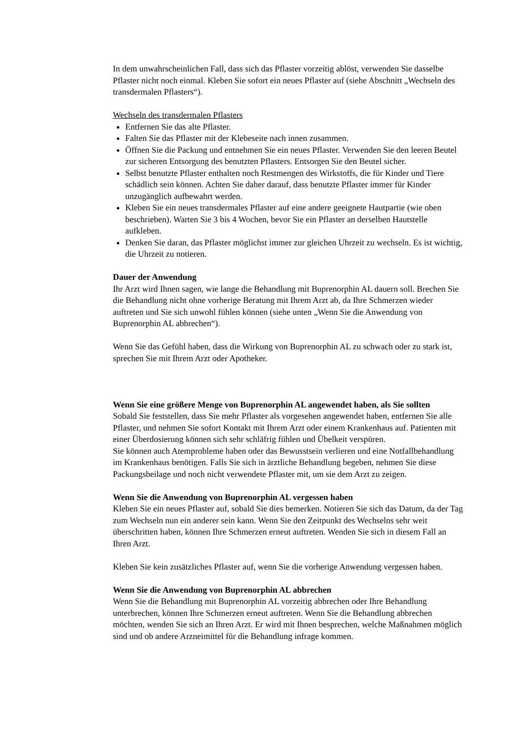In dem unwahrscheinlichen Fall, dass sich das Pflaster vorzeitig ablöst, verwenden Sie dasselbe Pflaster nicht noch einmal. Kleben Sie sofort ein neues Pflaster auf (siehe Abschnitt „Wechseln des transdermalen Pflasters“).
Wechseln des transdermalen Pflasters
Entfernen Sie das alte Pflaster.
Falten Sie das Pflaster mit der Klebeseite nach innen zusammen.
Öffnen Sie die Packung und entnehmen Sie ein neues Pflaster. Verwenden Sie den leeren Beutel zur sicheren Entsorgung des benutzten Pflasters. Entsorgen Sie den Beutel sicher.
Selbst benutzte Pflaster enthalten noch Restmengen des Wirkstoffs, die für Kinder und Tiere schädlich sein können. Achten Sie daher darauf, dass benutzte Pflaster immer für Kinder unzugänglich aufbewahrt werden.
Kleben Sie ein neues transdermales Pflaster auf eine andere geeignete Hautpartie (wie oben beschrieben). Warten Sie 3 bis 4 Wochen, bevor Sie ein Pflaster an derselben Hautstelle aufkleben.
Denken Sie daran, das Pflaster möglichst immer zur gleichen Uhrzeit zu wechseln. Es ist wichtig, die Uhrzeit zu notieren.
Dauer der Anwendung
Ihr Arzt wird Ihnen sagen, wie lange die Behandlung mit Buprenorphin AL dauern soll. Brechen Sie die Behandlung nicht ohne vorherige Beratung mit Ihrem Arzt ab, da Ihre Schmerzen wieder auftreten und Sie sich unwohl fühlen können (siehe unten „Wenn Sie die Anwendung von Buprenorphin AL abbrechen“).
Wenn Sie das Gefühl haben, dass die Wirkung von Buprenorphin AL zu schwach oder zu stark ist, sprechen Sie mit Ihrem Arzt oder Apotheker.
Wenn Sie eine größere Menge von Buprenorphin AL angewendet haben, als Sie sollten
Sobald Sie feststellen, dass Sie mehr Pflaster als vorgesehen angewendet haben, entfernen Sie alle Pflaster, und nehmen Sie sofort Kontakt mit Ihrem Arzt oder einem Krankenhaus auf. Patienten mit einer Überdosierung können sich sehr schläfrig fühlen und Übelkeit verspüren.
Sie können auch Atemprobleme haben oder das Bewusstsein verlieren und eine Notfallbehandlung im Krankenhaus benötigen. Falls Sie sich in ärztliche Behandlung begeben, nehmen Sie diese Packungsbeilage und noch nicht verwendete Pflaster mit, um sie dem Arzt zu zeigen.
Wenn Sie die Anwendung von Buprenorphin AL vergessen haben
Kleben Sie ein neues Pflaster auf, sobald Sie dies bemerken. Notieren Sie sich das Datum, da der Tag zum Wechseln nun ein anderer sein kann. Wenn Sie den Zeitpunkt des Wechselns sehr weit überschritten haben, können Ihre Schmerzen erneut auftreten. Wenden Sie sich in diesem Fall an Ihren Arzt.
Kleben Sie kein zusätzliches Pflaster auf, wenn Sie die vorherige Anwendung vergessen haben.
Wenn Sie die Anwendung von Buprenorphin AL abbrechen
Wenn Sie die Behandlung mit Buprenorphin AL vorzeitig abbrechen oder Ihre Behandlung unterbrechen, können Ihre Schmerzen erneut auftreten. Wenn Sie die Behandlung abbrechen möchten, wenden Sie sich an Ihren Arzt. Er wird mit Ihnen besprechen, welche Maßnahmen möglich sind und ob andere Arzneimittel für die Behandlung infrage kommen.